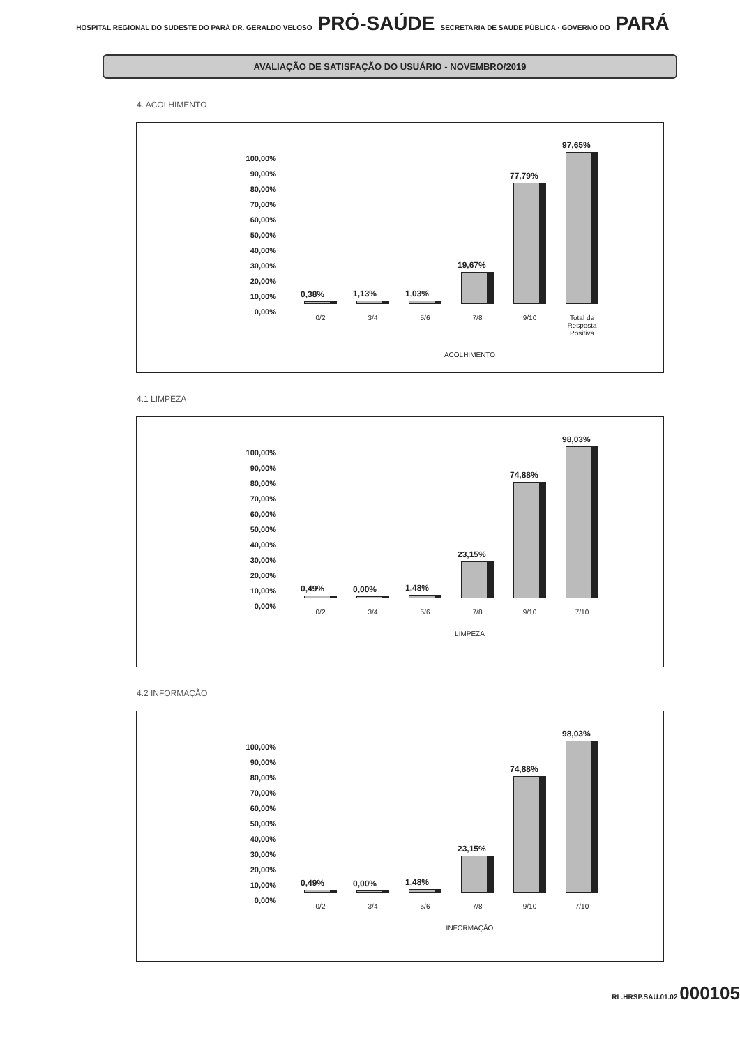HOSPITAL REGIONAL DO SUDESTE DO PARÁ DR. GERALDO VELOSO PRÓ-SAÚDE SECRETARIA DE SAÚDE PÚBLICA · GOVERNO DO PARÁ
AVALIAÇÃO DE SATISFAÇÃO DO USUÁRIO - NOVEMBRO/2019
4. ACOLHIMENTO
100,00%
90,00%
80,00%
70,00%
60,00%
50,00%
40,00%
30,00%
20,00%
10,00%
0,00%
0,38%
1,13%
1,03%
19,67%
77,79%
97,65%
0/2 3/4 5/6 7/8 9/10 Total de Resposta Positiva
ACOLHIMENTO
4.1 LIMPEZA
100,00%
90,00%
80,00%
70,00%
60,00%
50,00%
40,00%
30,00%
20,00%
10,00%
0,00%
0,49%
0,00%
1,48%
23,15%
74,88%
98,03%
0/2 3/4 5/6 7/8 9/10 7/10
LIMPEZA
4.2 INFORMAÇÃO
100,00%
90,00%
80,00%
70,00%
60,00%
50,00%
40,00%
30,00%
20,00%
10,00%
0,00%
0,49%
0,00%
1,48%
23,15%
74,88%
98,03%
0/2 3/4 5/6 7/8 9/10 7/10
INFORMAÇÃO
RL.HRSP.SAU.01.02 000105